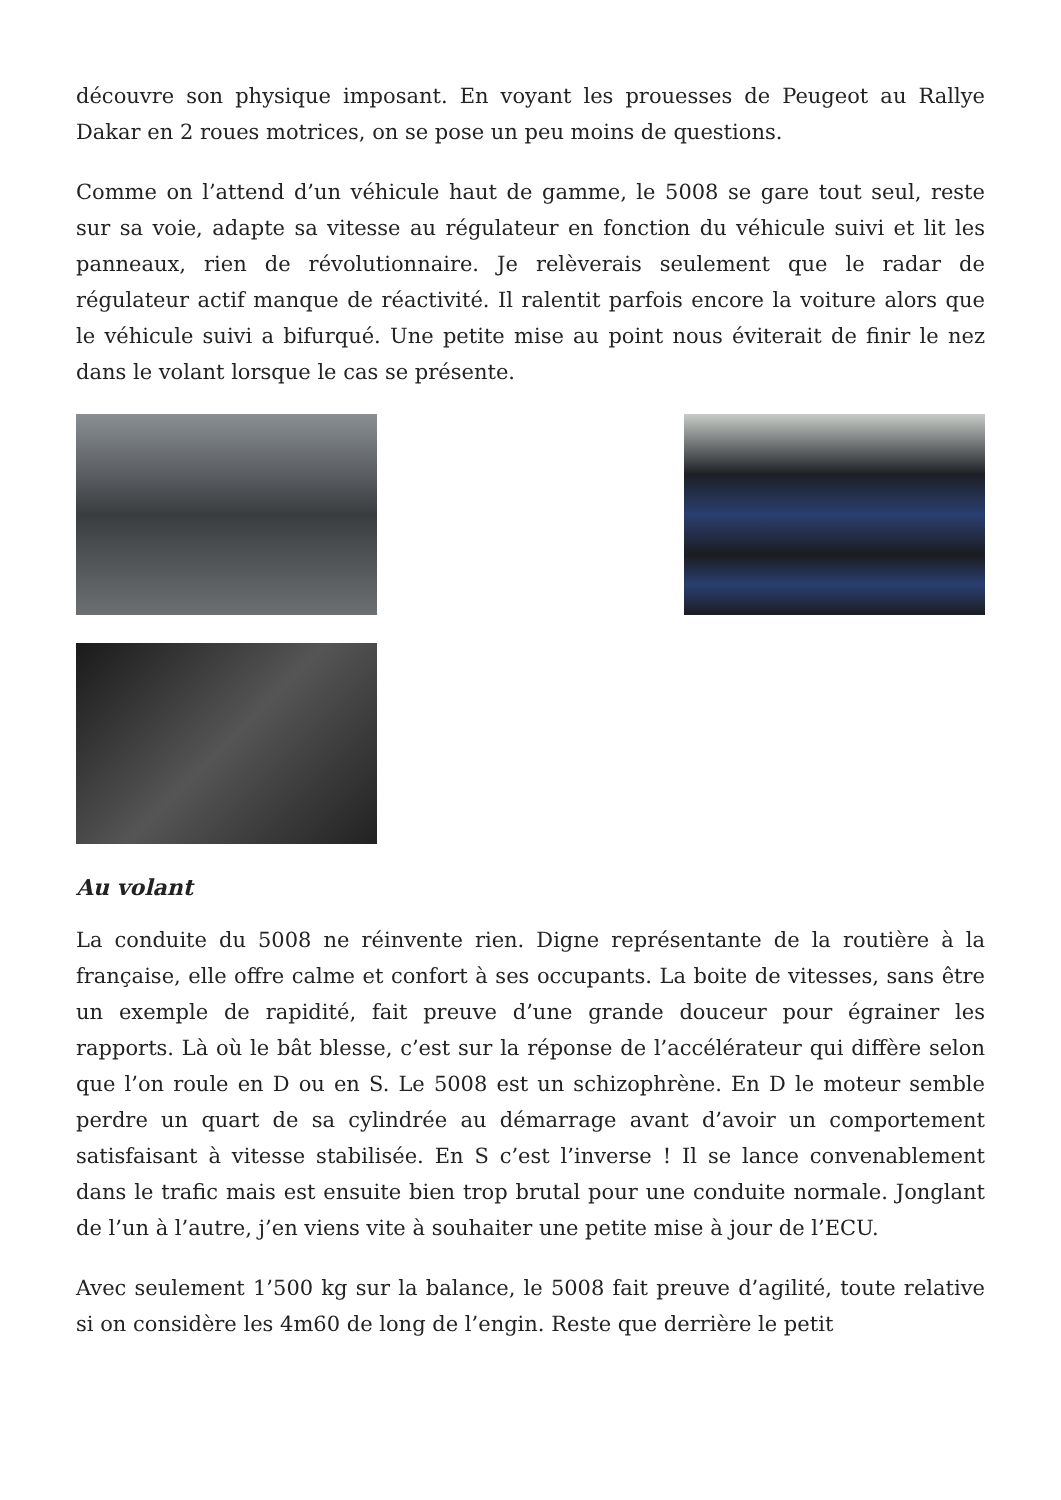découvre son physique imposant. En voyant les prouesses de Peugeot au Rallye Dakar en 2 roues motrices, on se pose un peu moins de questions.
Comme on l’attend d’un véhicule haut de gamme, le 5008 se gare tout seul, reste sur sa voie, adapte sa vitesse au régulateur en fonction du véhicule suivi et lit les panneaux, rien de révolutionnaire. Je relèverais seulement que le radar de régulateur actif manque de réactivité. Il ralentit parfois encore la voiture alors que le véhicule suivi a bifurqué. Une petite mise au point nous éviterait de finir le nez dans le volant lorsque le cas se présente.
Au volant
La conduite du 5008 ne réinvente rien. Digne représentante de la routière à la française, elle offre calme et confort à ses occupants. La boite de vitesses, sans être un exemple de rapidité, fait preuve d’une grande douceur pour égrainer les rapports. Là où le bât blesse, c’est sur la réponse de l’accélérateur qui diffère selon que l’on roule en D ou en S. Le 5008 est un schizophrène. En D le moteur semble perdre un quart de sa cylindrée au démarrage avant d’avoir un comportement satisfaisant à vitesse stabilisée. En S c’est l’inverse ! Il se lance convenablement dans le trafic mais est ensuite bien trop brutal pour une conduite normale. Jonglant de l’un à l’autre, j’en viens vite à souhaiter une petite mise à jour de l’ECU.
Avec seulement 1’500 kg sur la balance, le 5008 fait preuve d’agilité, toute relative si on considère les 4m60 de long de l’engin. Reste que derrière le petit